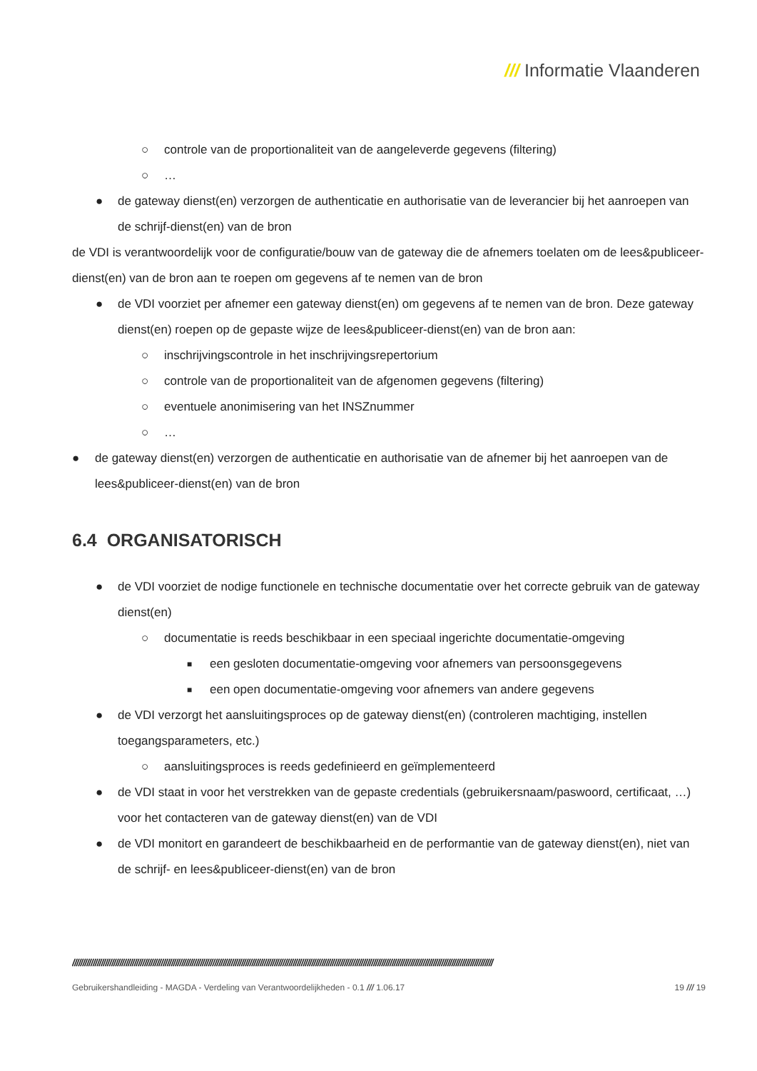/// Informatie Vlaanderen
○ controle van de proportionaliteit van de aangeleverde gegevens (filtering)
○ …
● de gateway dienst(en) verzorgen de authenticatie en authorisatie van de leverancier bij het aanroepen van de schrijf-dienst(en) van de bron
de VDI is verantwoordelijk voor de configuratie/bouw van de gateway die de afnemers toelaten om de lees&publiceer-dienst(en) van de bron aan te roepen om gegevens af te nemen van de bron
● de VDI voorziet per afnemer een gateway dienst(en) om gegevens af te nemen van de bron. Deze gateway dienst(en) roepen op de gepaste wijze de lees&publiceer-dienst(en) van de bron aan:
○ inschrijvingscontrole in het inschrijvingsrepertorium
○ controle van de proportionaliteit van de afgenomen gegevens (filtering)
○ eventuele anonimisering van het INSZnummer
○ …
● de gateway dienst(en) verzorgen de authenticatie en authorisatie van de afnemer bij het aanroepen van de lees&publiceer-dienst(en) van de bron
6.4 ORGANISATORISCH
● de VDI voorziet de nodige functionele en technische documentatie over het correcte gebruik van de gateway dienst(en)
○ documentatie is reeds beschikbaar in een speciaal ingerichte documentatie-omgeving
■ een gesloten documentatie-omgeving voor afnemers van persoonsgegevens
■ een open documentatie-omgeving voor afnemers van andere gegevens
● de VDI verzorgt het aansluitingsproces op de gateway dienst(en) (controleren machtiging, instellen toegangsparameters, etc.)
○ aansluitingsproces is reeds gedefinieerd en geïmplementeerd
● de VDI staat in voor het verstrekken van de gepaste credentials (gebruikersnaam/paswoord, certificaat, …) voor het contacteren van de gateway dienst(en) van de VDI
● de VDI monitort en garandeert de beschikbaarheid en de performantie van de gateway dienst(en), niet van de schrijf- en lees&publiceer-dienst(en) van de bron
////////////////////////////////////////////////////////////////////////////////////////////////////////////////////////////////////////////////////////////////////////////////////////////////////////////
Gebruikershandleiding - MAGDA - Verdeling van Verantwoordelijkheden - 0.1 /// 1.06.17 19 /// 19